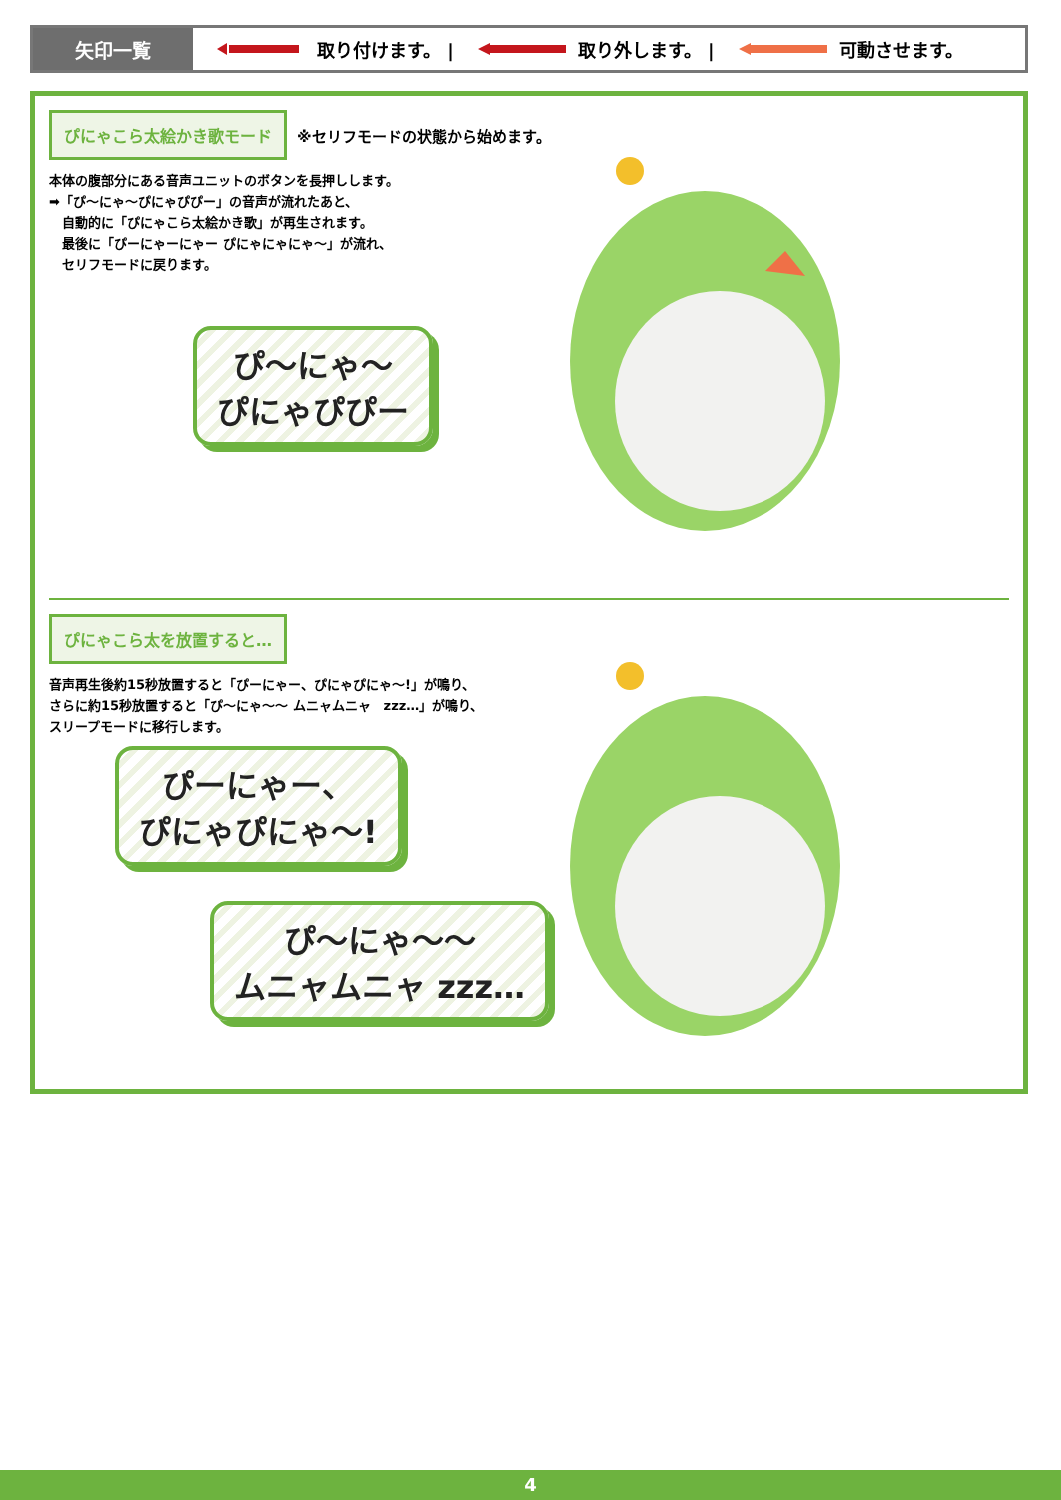矢印一覧
取り付けます。 | 取り外します。 | 可動させます。
ぴにゃこら太絵かき歌モード ※セリフモードの状態から始めます。
本体の腹部分にある音声ユニットのボタンを長押しします。
➡「ぴ～にゃ～ぴにゃぴぴー」の音声が流れたあと、
　自動的に「ぴにゃこら太絵かき歌」が再生されます。
　最後に「ぴーにゃーにゃー ぴにゃにゃにゃ～」が流れ、
　セリフモードに戻ります。
ぴ～にゃ～
ぴにゃぴぴー
ぴにゃこら太を放置すると…
音声再生後約15秒放置すると「ぴーにゃー、ぴにゃぴにゃ～!」が鳴り、
さらに約15秒放置すると「ぴ～にゃ～～ ムニャムニャ　zzz…」が鳴り、
スリープモードに移行します。
ぴーにゃー、
ぴにゃぴにゃ～!
ぴ～にゃ～～
ムニャムニャ zzz…
4